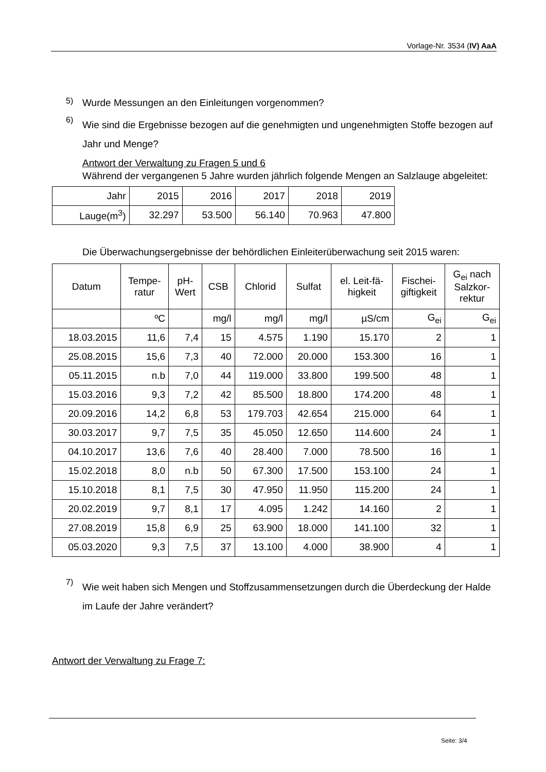Vorlage-Nr. 3534 (IV) AaA
5)
Wurde Messungen an den Einleitungen vorgenommen?
6)
Wie sind die Ergebnisse bezogen auf die genehmigten und ungenehmigten Stoffe bezogen auf Jahr und Menge?
Antwort der Verwaltung zu Fragen 5 und 6
Während der vergangenen 5 Jahre wurden jährlich folgende Mengen an Salzlauge abgeleitet:
| Jahr | 2015 | 2016 | 2017 | 2018 | 2019 |
| Lauge(m<sup>3</sup>) | 32.297 | 53.500 | 56.140 | 70.963 | 47.800 |
Die Überwachungsergebnisse der behördlichen Einleiterüberwachung seit 2015 waren:
| Datum | Tempe- ratur | pH- Wert | CSB | Chlorid | Sulfat | el. Leit-fä- higkeit | Fischei- giftigkeit | G<sub>ei</sub> nach Salzkor- rektur |
| | ºC | | mg/l | mg/l | mg/l | µS/cm | G<sub>ei</sub> | G<sub>ei</sub> |
| 18.03.2015 | 11,6 | 7,4 | 15 | 4.575 | 1.190 | 15.170 | 2 | 1 |
| 25.08.2015 | 15,6 | 7,3 | 40 | 72.000 | 20.000 | 153.300 | 16 | 1 |
| 05.11.2015 | n.b | 7,0 | 44 | 119.000 | 33.800 | 199.500 | 48 | 1 |
| 15.03.2016 | 9,3 | 7,2 | 42 | 85.500 | 18.800 | 174.200 | 48 | 1 |
| 20.09.2016 | 14,2 | 6,8 | 53 | 179.703 | 42.654 | 215.000 | 64 | 1 |
| 30.03.2017 | 9,7 | 7,5 | 35 | 45.050 | 12.650 | 114.600 | 24 | 1 |
| 04.10.2017 | 13,6 | 7,6 | 40 | 28.400 | 7.000 | 78.500 | 16 | 1 |
| 15.02.2018 | 8,0 | n.b | 50 | 67.300 | 17.500 | 153.100 | 24 | 1 |
| 15.10.2018 | 8,1 | 7,5 | 30 | 47.950 | 11.950 | 115.200 | 24 | 1 |
| 20.02.2019 | 9,7 | 8,1 | 17 | 4.095 | 1.242 | 14.160 | 2 | 1 |
| 27.08.2019 | 15,8 | 6,9 | 25 | 63.900 | 18.000 | 141.100 | 32 | 1 |
| 05.03.2020 | 9,3 | 7,5 | 37 | 13.100 | 4.000 | 38.900 | 4 | 1 |
7)
Wie weit haben sich Mengen und Stoffzusammensetzungen durch die Überdeckung der Halde im Laufe der Jahre verändert?
Antwort der Verwaltung zu Frage 7:
Seite: 3/4